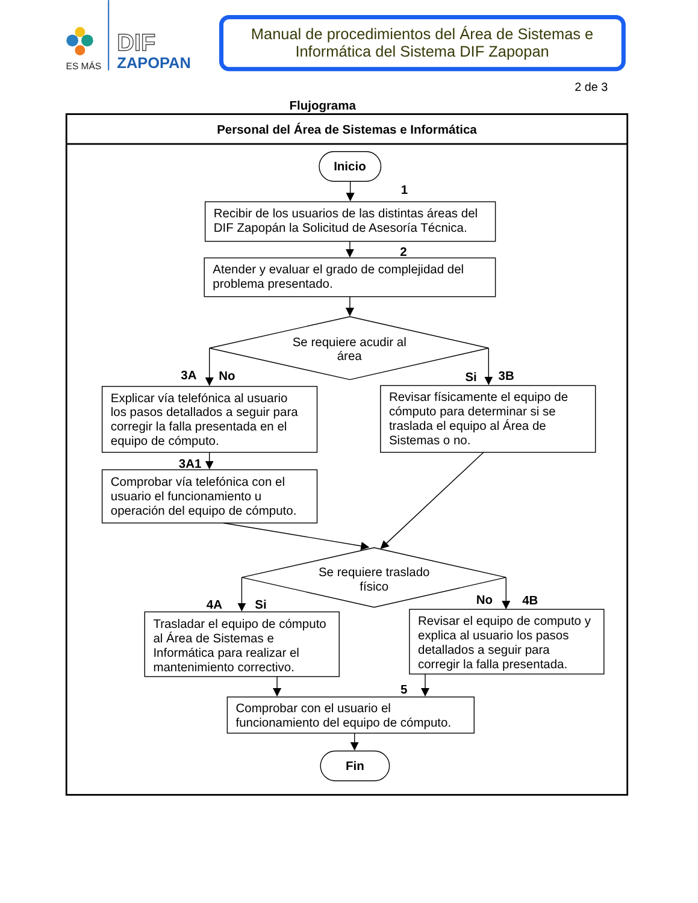ES MÁS
DIF
ZAPOPAN
Manual de procedimientos del Área de Sistemas e
Informática del Sistema DIF Zapopan
2 de 3
Flujograma
Personal del Área de Sistemas e Informática
Inicio
1
Recibir de los usuarios de las distintas áreas del
DIF Zapopán la Solicitud de Asesoría Técnica.
2
Atender y evaluar el grado de complejidad del
problema presentado.
Se requiere acudir al
área
3A
No
Si
3B
Explicar vía telefónica al usuario
los pasos detallados a seguir para
corregir la falla presentada en el
equipo de cómputo.
Revisar físicamente el equipo de
cómputo para determinar si se
traslada el equipo al Área de
Sistemas o no.
3A1
Comprobar vía telefónica con el
usuario el funcionamiento u
operación del equipo de cómputo.
Se requiere traslado
físico
4A
Si
No
4B
Trasladar el equipo de cómputo
al Área de Sistemas e
Informática para realizar el
mantenimiento correctivo.
Revisar el equipo de computo y
explica al usuario los pasos
detallados a seguir para
corregir la falla presentada.
5
Comprobar con el usuario el
funcionamiento del equipo de cómputo.
Fin